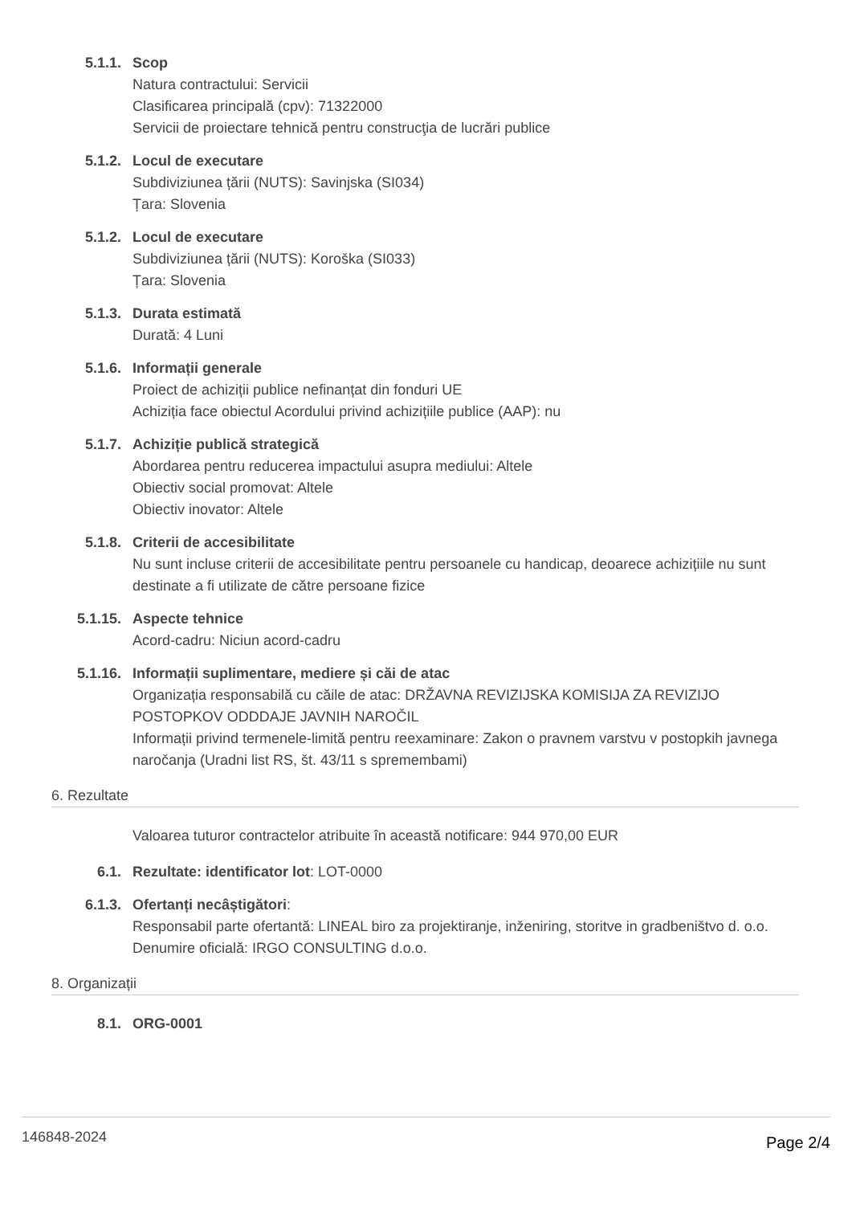5.1.1. Scop
Natura contractului: Servicii
Clasificarea principală (cpv): 71322000
Servicii de proiectare tehnică pentru construcţia de lucrări publice
5.1.2. Locul de executare
Subdiviziunea țării (NUTS): Savinjska (SI034)
Țara: Slovenia
5.1.2. Locul de executare
Subdiviziunea țării (NUTS): Koroška (SI033)
Țara: Slovenia
5.1.3. Durata estimată
Durată: 4 Luni
5.1.6. Informații generale
Proiect de achiziții publice nefinanțat din fonduri UE
Achiziția face obiectul Acordului privind achizițiile publice (AAP): nu
5.1.7. Achiziție publică strategică
Abordarea pentru reducerea impactului asupra mediului: Altele
Obiectiv social promovat: Altele
Obiectiv inovator: Altele
5.1.8. Criterii de accesibilitate
Nu sunt incluse criterii de accesibilitate pentru persoanele cu handicap, deoarece achizițiile nu sunt destinate a fi utilizate de către persoane fizice
5.1.15. Aspecte tehnice
Acord-cadru: Niciun acord-cadru
5.1.16. Informații suplimentare, mediere și căi de atac
Organizația responsabilă cu căile de atac: DRŽAVNA REVIZIJSKA KOMISIJA ZA REVIZIJO POSTOPKOV ODDDAJE JAVNIH NAROČIL
Informații privind termenele-limită pentru reexaminare: Zakon o pravnem varstvu v postopkih javnega naročanja (Uradni list RS, št. 43/11 s spremembami)
6. Rezultate
Valoarea tuturor contractelor atribuite în această notificare: 944 970,00 EUR
6.1. Rezultate: identificator lot: LOT-0000
6.1.3. Ofertanți necâștigători:
Responsabil parte ofertantă: LINEAL biro za projektiranje, inženiring, storitve in gradbeništvo d. o.o.
Denumire oficială: IRGO CONSULTING d.o.o.
8. Organizații
8.1. ORG-0001
146848-2024 Page 2/4